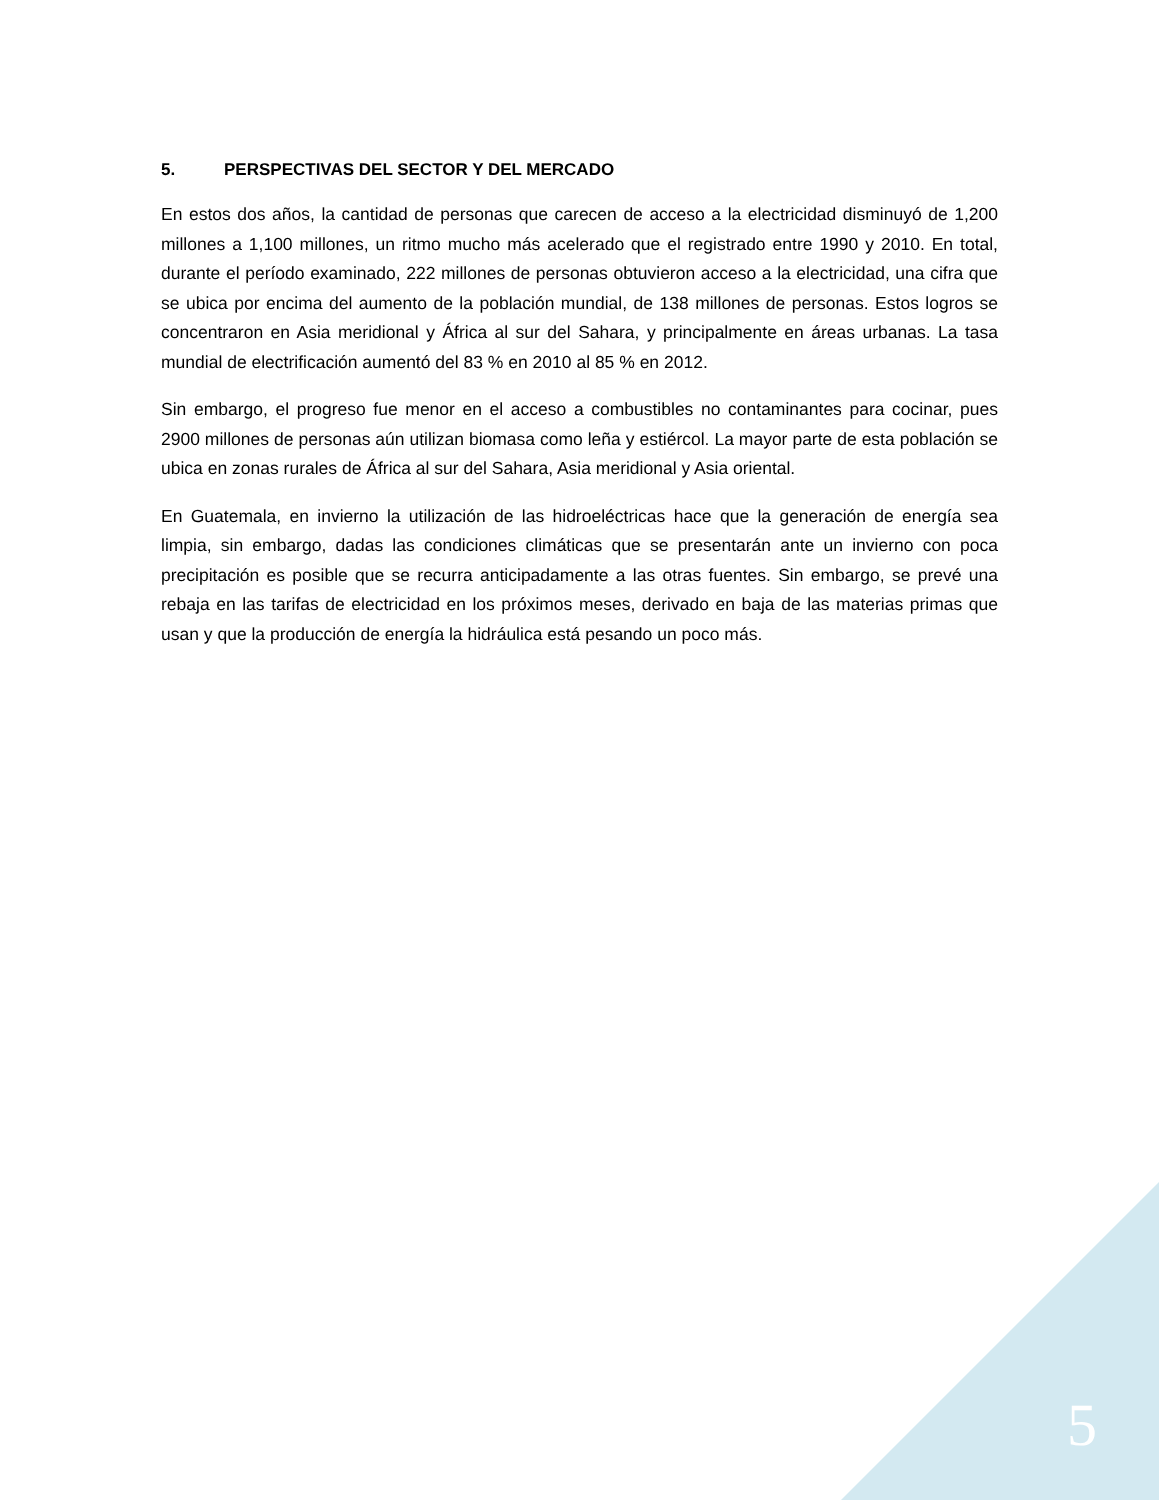5. PERSPECTIVAS DEL SECTOR Y DEL MERCADO
En estos dos años, la cantidad de personas que carecen de acceso a la electricidad disminuyó de 1,200 millones a 1,100 millones, un ritmo mucho más acelerado que el registrado entre 1990 y 2010. En total, durante el período examinado, 222 millones de personas obtuvieron acceso a la electricidad, una cifra que se ubica por encima del aumento de la población mundial, de 138 millones de personas. Estos logros se concentraron en Asia meridional y África al sur del Sahara, y principalmente en áreas urbanas. La tasa mundial de electrificación aumentó del 83 % en 2010 al 85 % en 2012.
Sin embargo, el progreso fue menor en el acceso a combustibles no contaminantes para cocinar, pues 2900 millones de personas aún utilizan biomasa como leña y estiércol. La mayor parte de esta población se ubica en zonas rurales de África al sur del Sahara, Asia meridional y Asia oriental.
En Guatemala, en invierno la utilización de las hidroeléctricas hace que la generación de energía sea limpia, sin embargo, dadas las condiciones climáticas que se presentarán ante un invierno con poca precipitación es posible que se recurra anticipadamente a las otras fuentes. Sin embargo, se prevé una rebaja en las tarifas de electricidad en los próximos meses, derivado en baja de las materias primas que usan y que la producción de energía la hidráulica está pesando un poco más.
5